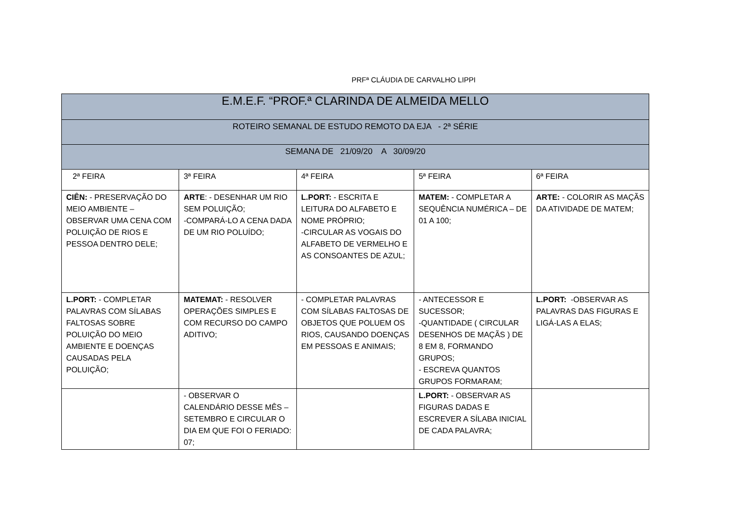PRFª CLÁUDIA DE CARVALHO LIPPI
| E.M.E.F. “PROF.ª CLARINDA DE ALMEIDA MELLO | | | | |
| ROTEIRO SEMANAL DE ESTUDO REMOTO DA EJA - 2ª SÉRIE | | | | |
| SEMANA DE 21/09/20 A 30/09/20 | | | | |
| 2ª FEIRA | 3ª FEIRA | 4ª FEIRA | 5ª FEIRA | 6ª FEIRA |
| CIÊN: - PRESERVAÇÃO DO MEIO AMBIENTE – OBSERVAR UMA CENA COM POLUIÇÃO DE RIOS E PESSOA DENTRO DELE; | ARTE : - DESENHAR UM RIO SEM POLUIÇÃO; -COMPARÁ-LO A CENA DADA DE UM RIO POLUÍDO; | L.PORT: - ESCRITA E LEITURA DO ALFABETO E NOME PRÓPRIO; -CIRCULAR AS VOGAIS DO ALFABETO DE VERMELHO E AS CONSOANTES DE AZUL; | MATEM: - COMPLETAR A SEQUÊNCIA NUMÉRICA – DE 01 A 100; | ARTE: - COLORIR AS MAÇÃS DA ATIVIDADE DE MATEM; |
| L.PORT: - COMPLETAR PALAVRAS COM SÍLABAS FALTOSAS SOBRE POLUIÇÃO DO MEIO AMBIENTE E DOENÇAS CAUSADAS PELA POLUIÇÃO; | MATEMAT: - RESOLVER OPERAÇÕES SIMPLES E COM RECURSO DO CAMPO ADITIVO; | - COMPLETAR PALAVRAS COM SÍLABAS FALTOSAS DE OBJETOS QUE POLUEM OS RIOS, CAUSANDO DOENÇAS EM PESSOAS E ANIMAIS; | - ANTECESSOR E SUCESSOR; -QUANTIDADE ( CIRCULAR DESENHOS DE MAÇÃS ) DE 8 EM 8, FORMANDO GRUPOS; - ESCREVA QUANTOS GRUPOS FORMARAM; | L.PORT: -OBSERVAR AS PALAVRAS DAS FIGURAS E LIGÁ-LAS A ELAS; |
| | - OBSERVAR O CALENDÁRIO DESSE MÊS – SETEMBRO E CIRCULAR O DIA EM QUE FOI O FERIADO: 07; | | L.PORT: - OBSERVAR AS FIGURAS DADAS E ESCREVER A SÍLABA INICIAL DE CADA PALAVRA; | |